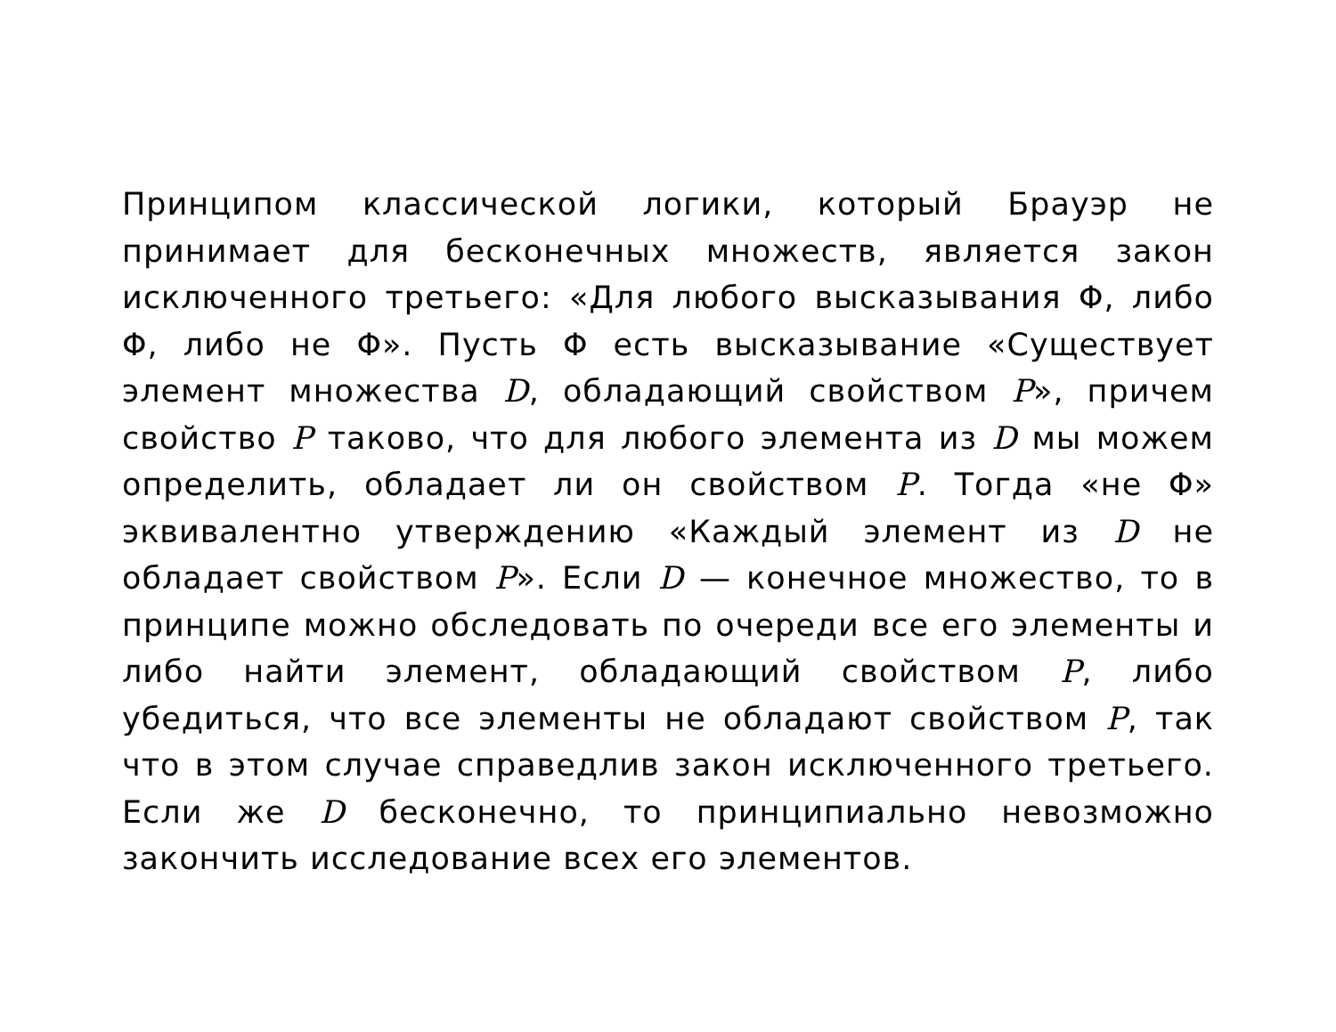Принципом классической логики, который Брауэр не принимает для бесконечных множеств, является закон исключенного третьего: «Для любого высказывания Φ, либо Φ, либо не Φ». Пусть Φ есть высказывание «Существует элемент множества D, обладающий свойством P», причем свойство P таково, что для любого элемента из D мы можем определить, обладает ли он свойством P. Тогда «не Φ» эквивалентно утверждению «Каждый элемент из D не обладает свойством P». Если D — конечное множество, то в принципе можно обследовать по очереди все его элементы и либо найти элемент, обладающий свойством P, либо убедиться, что все элементы не обладают свойством P, так что в этом случае справедлив закон исключенного третьего. Если же D бесконечно, то принципиально невозможно закончить исследование всех его элементов.